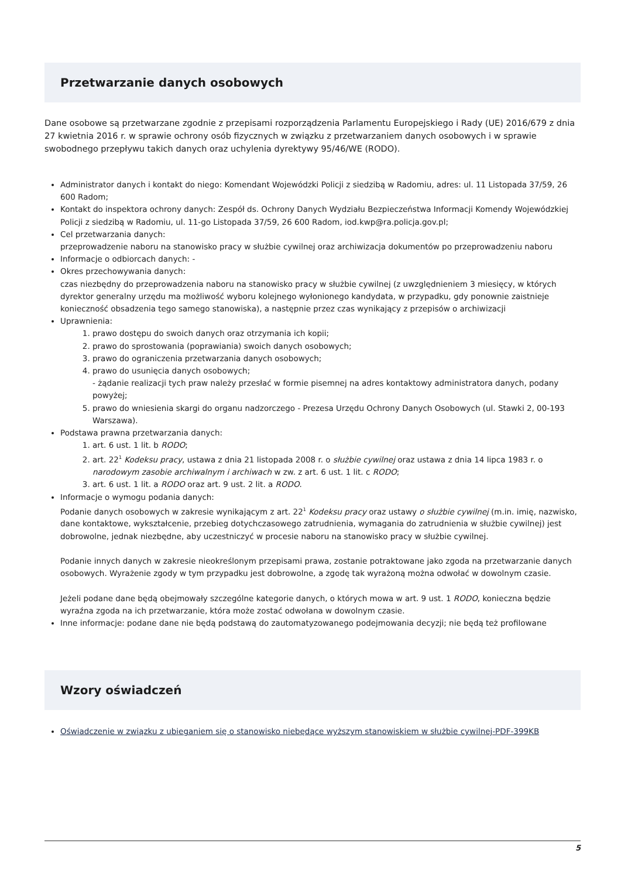Przetwarzanie danych osobowych
Dane osobowe są przetwarzane zgodnie z przepisami rozporządzenia Parlamentu Europejskiego i Rady (UE) 2016/679 z dnia 27 kwietnia 2016 r. w sprawie ochrony osób fizycznych w związku z przetwarzaniem danych osobowych i w sprawie swobodnego przepływu takich danych oraz uchylenia dyrektywy 95/46/WE (RODO).
Administrator danych i kontakt do niego: Komendant Wojewódzki Policji z siedzibą w Radomiu, adres: ul. 11 Listopada 37/59, 26 600 Radom;
Kontakt do inspektora ochrony danych: Zespół ds. Ochrony Danych Wydziału Bezpieczeństwa Informacji Komendy Wojewódzkiej Policji z siedzibą w Radomiu, ul. 11-go Listopada 37/59, 26 600 Radom, iod.kwp@ra.policja.gov.pl;
Cel przetwarzania danych:
przeprowadzenie naboru na stanowisko pracy w służbie cywilnej oraz archiwizacja dokumentów po przeprowadzeniu naboru
Informacje o odbiorcach danych: -
Okres przechowywania danych:
czas niezbędny do przeprowadzenia naboru na stanowisko pracy w służbie cywilnej (z uwzględnieniem 3 miesięcy, w których dyrektor generalny urzędu ma możliwość wyboru kolejnego wyłonionego kandydata, w przypadku, gdy ponownie zaistnieje konieczność obsadzenia tego samego stanowiska), a następnie przez czas wynikający z przepisów o archiwizacji
Uprawnienia:
1. prawo dostępu do swoich danych oraz otrzymania ich kopii;
2. prawo do sprostowania (poprawiania) swoich danych osobowych;
3. prawo do ograniczenia przetwarzania danych osobowych;
4. prawo do usunięcia danych osobowych;
- żądanie realizacji tych praw należy przesłać w formie pisemnej na adres kontaktowy administratora danych, podany powyżej;
5. prawo do wniesienia skargi do organu nadzorczego - Prezesa Urzędu Ochrony Danych Osobowych (ul. Stawki 2, 00-193 Warszawa).
Podstawa prawna przetwarzania danych:
1. art. 6 ust. 1 lit. b RODO;
2. art. 22<sup>1</sup> Kodeksu pracy, ustawa z dnia 21 listopada 2008 r. o służbie cywilnej oraz ustawa z dnia 14 lipca 1983 r. o narodowym zasobie archiwalnym i archiwach w zw. z art. 6 ust. 1 lit. c RODO;
3. art. 6 ust. 1 lit. a RODO oraz art. 9 ust. 2 lit. a RODO.
Informacje o wymogu podania danych:
Podanie danych osobowych w zakresie wynikającym z art. 22<sup>1</sup> Kodeksu pracy oraz ustawy o służbie cywilnej (m.in. imię, nazwisko, dane kontaktowe, wykształcenie, przebieg dotychczasowego zatrudnienia, wymagania do zatrudnienia w służbie cywilnej) jest dobrowolne, jednak niezbędne, aby uczestniczyć w procesie naboru na stanowisko pracy w służbie cywilnej.
Podanie innych danych w zakresie nieokreślonym przepisami prawa, zostanie potraktowane jako zgoda na przetwarzanie danych osobowych. Wyrażenie zgody w tym przypadku jest dobrowolne, a zgodę tak wyrażoną można odwołać w dowolnym czasie.
Jeżeli podane dane będą obejmowały szczególne kategorie danych, o których mowa w art. 9 ust. 1 RODO, konieczna będzie wyraźna zgoda na ich przetwarzanie, która może zostać odwołana w dowolnym czasie.
Inne informacje: podane dane nie będą podstawą do zautomatyzowanego podejmowania decyzji; nie będą też profilowane
Wzory oświadczeń
Oświadczenie w związku z ubieganiem się o stanowisko niebędące wyższym stanowiskiem w służbie cywilnej-PDF-399KB
5